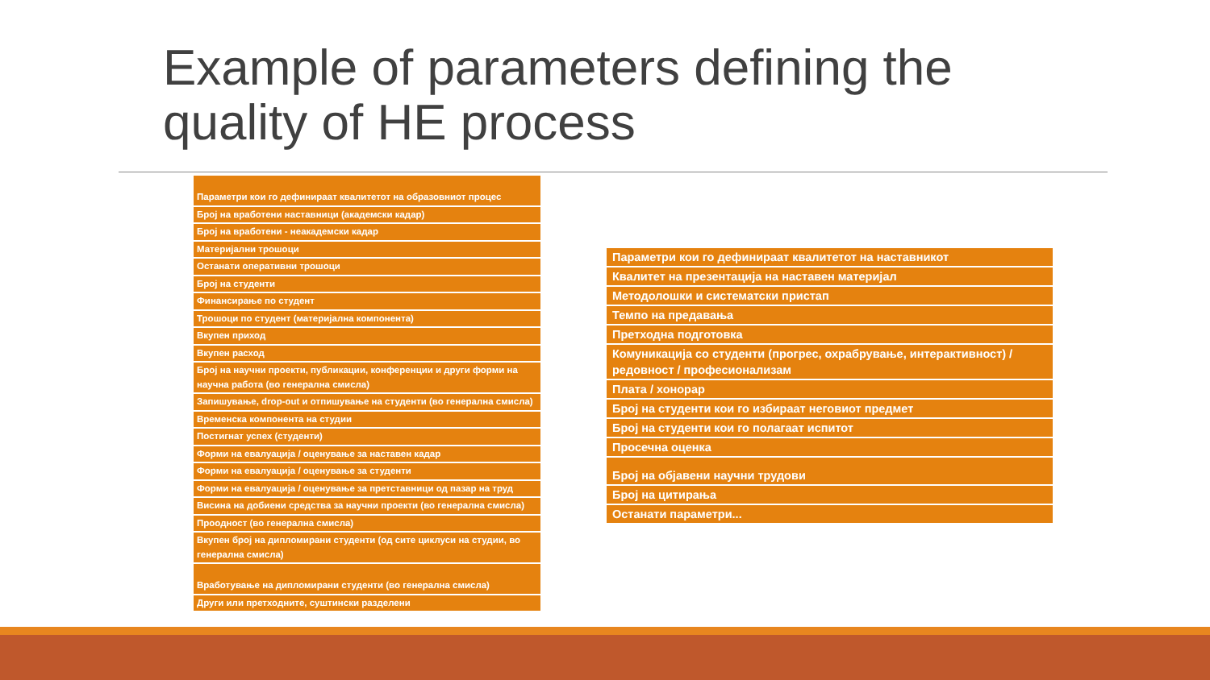Example of parameters defining the
quality of HE process
| Параметри кои го дефинираат квалитетот на образовниот процес |
| Број на вработени наставници (академски кадар) |
| Број на вработени - неакадемски кадар |
| Материјални трошоци |
| Останати оперативни трошоци |
| Број на студенти |
| Финансирање по студент |
| Трошоци по студент (материјална компонента) |
| Вкупен приход |
| Вкупен расход |
| Број на научни проекти, публикации, конференции и други форми на научна работа (во генерална смисла) |
| Запишување, drop-out и отпишување на студенти (во генерална смисла) |
| Временска компонента на студии |
| Постигнат успех (студенти) |
| Форми на евалуација / оценување за наставен кадар |
| Форми на евалуација / оценување за студенти |
| Форми на евалуација / оценување за претставници од пазар на труд |
| Висина на добиени средства за научни проекти (во генерална смисла) |
| Проодност (во генерална смисла) |
| Вкупен број на дипломирани студенти (од сите циклуси на студии, во генерална смисла) |
| Вработување на дипломирани студенти (во генерална смисла) |
| Други или претходните, суштински разделени |
| Параметри кои го дефинираат квалитетот на наставникот |
| Квалитет на презентација на наставен материјал |
| Методолошки и систематски пристап |
| Темпо на предавања |
| Претходна подготовка |
| Комуникација со студенти (прогрес, охрабрување, интерактивност) / редовност / професионализам |
| Плата / хонорар |
| Број на студенти кои го избираат неговиот предмет |
| Број на студенти кои го полагаат испитот |
| Просечна оценка |
| Број на објавени научни трудови |
| Број на цитирања |
| Останати параметри... |